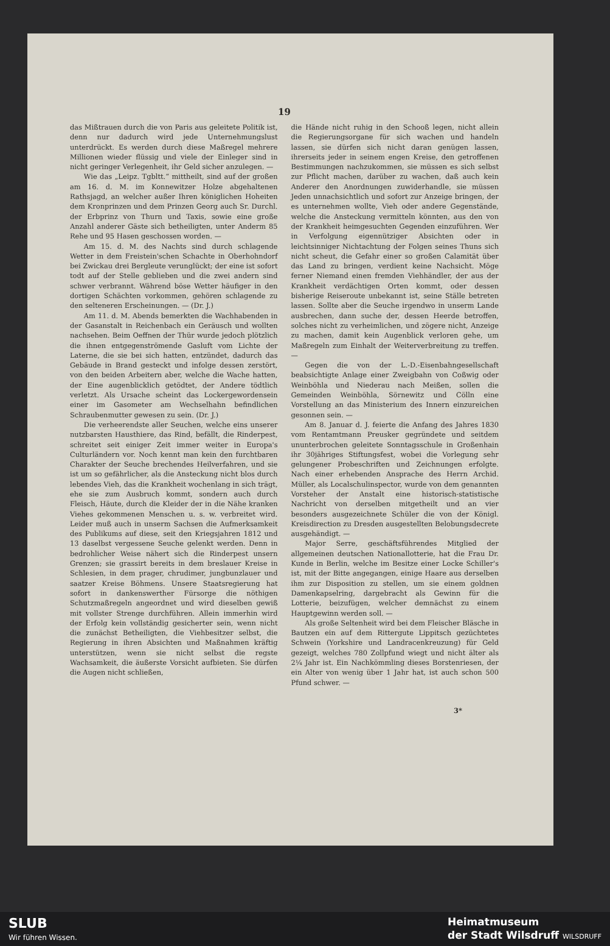19
das Mißtrauen durch die von Paris aus geleitete Politik ist, denn nur dadurch wird jede Unternehmungslust unterdrückt. Es werden durch diese Maßregel mehrere Millionen wieder flüssig und viele der Einleger sind in nicht geringer Verlegenheit, ihr Geld sicher anzulegen. —
Wie das „Leipz. Tgbltt.“ mittheilt, sind auf der großen am 16. d. M. im Konnewitzer Holze abgehaltenen Rathsjagd, an welcher außer Ihren königlichen Hoheiten dem Kronprinzen und dem Prinzen Georg auch Sr. Durchl. der Erbprinz von Thurn und Taxis, sowie eine große Anzahl anderer Gäste sich betheiligten, unter Anderm 85 Rehe und 95 Hasen geschossen worden. —
Am 15. d. M. des Nachts sind durch schlagende Wetter in dem Freistein'schen Schachte in Oberhohndorf bei Zwickau drei Bergleute verunglückt; der eine ist sofort todt auf der Stelle geblieben und die zwei andern sind schwer verbrannt. Während böse Wetter häufiger in den dortigen Schächten vorkommen, gehören schlagende zu den selteneren Erscheinungen. — (Dr. J.)
Am 11. d. M. Abends bemerkten die Wachhabenden in der Gasanstalt in Reichenbach ein Geräusch und wollten nachsehen. Beim Oeffnen der Thür wurde jedoch plötzlich die ihnen entgegenströmende Gasluft vom Lichte der Laterne, die sie bei sich hatten, entzündet, dadurch das Gebäude in Brand gesteckt und infolge dessen zerstört, von den beiden Arbeitern aber, welche die Wache hatten, der Eine augenblicklich getödtet, der Andere tödtlich verletzt. Als Ursache scheint das Lockergewordensein einer im Gasometer am Wechselhahn befindlichen Schraubenmutter gewesen zu sein. (Dr. J.)
Die verheerendste aller Seuchen, welche eins unserer nutzbarsten Hausthiere, das Rind, befällt, die Rinderpest, schreitet seit einiger Zeit immer weiter in Europa's Culturländern vor. Noch kennt man kein den furchtbaren Charakter der Seuche brechendes Heilverfahren, und sie ist um so gefährlicher, als die Ansteckung nicht blos durch lebendes Vieh, das die Krankheit wochenlang in sich trägt, ehe sie zum Ausbruch kommt, sondern auch durch Fleisch, Häute, durch die Kleider der in die Nähe kranken Viehes gekommenen Menschen u. s. w. verbreitet wird. Leider muß auch in unserm Sachsen die Aufmerksamkeit des Publikums auf diese, seit den Kriegsjahren 1812 und 13 daselbst vergessene Seuche gelenkt werden. Denn in bedrohlicher Weise nähert sich die Rinderpest unsern Grenzen; sie grassirt bereits in dem breslauer Kreise in Schlesien, in dem prager, chrudimer, jungbunzlauer und saatzer Kreise Böhmens. Unsere Staatsregierung hat sofort in dankenswerther Fürsorge die nöthigen Schutzmaßregeln angeordnet und wird dieselben gewiß mit vollster Strenge durchführen. Allein immerhin wird der Erfolg kein vollständig gesicherter sein, wenn nicht die zunächst Betheiligten, die Viehbesitzer selbst, die Regierung in ihren Absichten und Maßnahmen kräftig unterstützen, wenn sie nicht selbst die regste Wachsamkeit, die äußerste Vorsicht aufbieten. Sie dürfen die Augen nicht schließen,
die Hände nicht ruhig in den Schooß legen, nicht allein die Regierungsorgane für sich wachen und handeln lassen, sie dürfen sich nicht daran genügen lassen, ihrerseits jeder in seinem engen Kreise, den getroffenen Bestimmungen nachzukommen, sie müssen es sich selbst zur Pflicht machen, darüber zu wachen, daß auch kein Anderer den Anordnungen zuwiderhandle, sie müssen Jeden unnachsichtlich und sofort zur Anzeige bringen, der es unternehmen wollte, Vieh oder andere Gegenstände, welche die Ansteckung vermitteln könnten, aus den von der Krankheit heimgesuchten Gegenden einzuführen. Wer in Verfolgung eigennütziger Absichten oder in leichtsinniger Nichtachtung der Folgen seines Thuns sich nicht scheut, die Gefahr einer so großen Calamität über das Land zu bringen, verdient keine Nachsicht. Möge ferner Niemand einen fremden Viehhändler, der aus der Krankheit verdächtigen Orten kommt, oder dessen bisherige Reiseroute unbekannt ist, seine Ställe betreten lassen. Sollte aber die Seuche irgendwo in unserm Lande ausbrechen, dann suche der, dessen Heerde betroffen, solches nicht zu verheimlichen, und zögere nicht, Anzeige zu machen, damit kein Augenblick verloren gehe, um Maßregeln zum Einhalt der Weiterverbreitung zu treffen. —
Gegen die von der L.-D.-Eisenbahngesellschaft beabsichtigte Anlage einer Zweigbahn von Coßwig oder Weinböhla und Niederau nach Meißen, sollen die Gemeinden Weinböhla, Sörnewitz und Cölln eine Vorstellung an das Ministerium des Innern einzureichen gesonnen sein. —
Am 8. Januar d. J. feierte die Anfang des Jahres 1830 vom Rentamtmann Preusker gegründete und seitdem ununterbrochen geleitete Sonntagsschule in Großenhain ihr 30jähriges Stiftungsfest, wobei die Vorlegung sehr gelungener Probeschriften und Zeichnungen erfolgte. Nach einer erhebenden Ansprache des Herrn Archid. Müller, als Localschulinspector, wurde von dem genannten Vorsteher der Anstalt eine historisch-statistische Nachricht von derselben mitgetheilt und an vier besonders ausgezeichnete Schüler die von der Königl. Kreisdirection zu Dresden ausgestellten Belobungsdecrete ausgehändigt. —
Major Serre, geschäftsführendes Mitglied der allgemeinen deutschen Nationallotterie, hat die Frau Dr. Kunde in Berlin, welche im Besitze einer Locke Schiller's ist, mit der Bitte angegangen, einige Haare aus derselben ihm zur Disposition zu stellen, um sie einem goldnen Damenkapselring, dargebracht als Gewinn für die Lotterie, beizufügen, welcher demnächst zu einem Hauptgewinn werden soll. —
Als große Seltenheit wird bei dem Fleischer Bläsche in Bautzen ein auf dem Rittergute Lippitsch gezüchtetes Schwein (Yorkshire und Landracenkreuzung) für Geld gezeigt, welches 780 Zollpfund wiegt und nicht älter als 2¼ Jahr ist. Ein Nachkömmling dieses Borstenriesen, der ein Alter von wenig über 1 Jahr hat, ist auch schon 500 Pfund schwer. —
3*
SLUB
Wir führen Wissen.
Heimatmuseum
der Stadt Wilsdruff WILSDRUFF